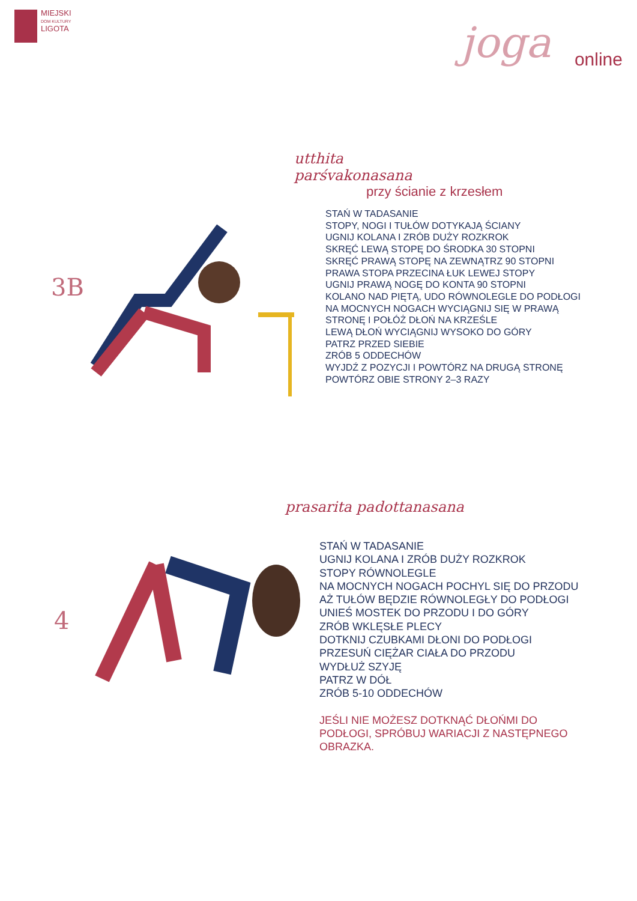MIEJSKI
DOM KULTURY
LIGOTA
joga
online
3B
utthita
parśvakonasana
przy ścianie z krzesłem
STAŃ W TADASANIE
STOPY, NOGI I TUŁÓW DOTYKAJĄ ŚCIANY
UGNIJ KOLANA I ZRÓB DUŻY ROZKROK
SKRĘĆ LEWĄ STOPĘ DO ŚRODKA 30 STOPNI
SKRĘĆ PRAWĄ STOPĘ NA ZEWNĄTRZ 90 STOPNI
PRAWA STOPA PRZECINA ŁUK LEWEJ STOPY
UGNIJ PRAWĄ NOGĘ DO KONTA 90 STOPNI
KOLANO NAD PIĘTĄ, UDO RÓWNOLEGLE DO PODŁOGI
NA MOCNYCH NOGACH WYCIĄGNIJ SIĘ W PRAWĄ
STRONĘ I POŁÓŻ DŁOŃ NA KRZEŚLE
LEWĄ DŁOŃ WYCIĄGNIJ WYSOKO DO GÓRY
PATRZ PRZED SIEBIE
ZRÓB 5 ODDECHÓW
WYJDŹ Z POZYCJI I POWTÓRZ NA DRUGĄ STRONĘ
POWTÓRZ OBIE STRONY 2–3 RAZY
4
prasarita padottanasana
STAŃ W TADASANIE
UGNIJ KOLANA I ZRÓB DUŻY ROZKROK
STOPY RÓWNOLEGLE
NA MOCNYCH NOGACH POCHYL SIĘ DO PRZODU
AŻ TUŁÓW BĘDZIE RÓWNOLEGŁY DO PODŁOGI
UNIEŚ MOSTEK DO PRZODU I DO GÓRY
ZRÓB WKLĘSŁE PLECY
DOTKNIJ CZUBKAMI DŁONI DO PODŁOGI
PRZESUŃ CIĘŻAR CIAŁA DO PRZODU
WYDŁUŻ SZYJĘ
PATRZ W DÓŁ
ZRÓB 5-10 ODDECHÓW
JEŚLI NIE MOŻESZ DOTKNĄĆ DŁOŃMI DO
PODŁOGI, SPRÓBUJ WARIACJI Z NASTĘPNEGO
OBRAZKA.